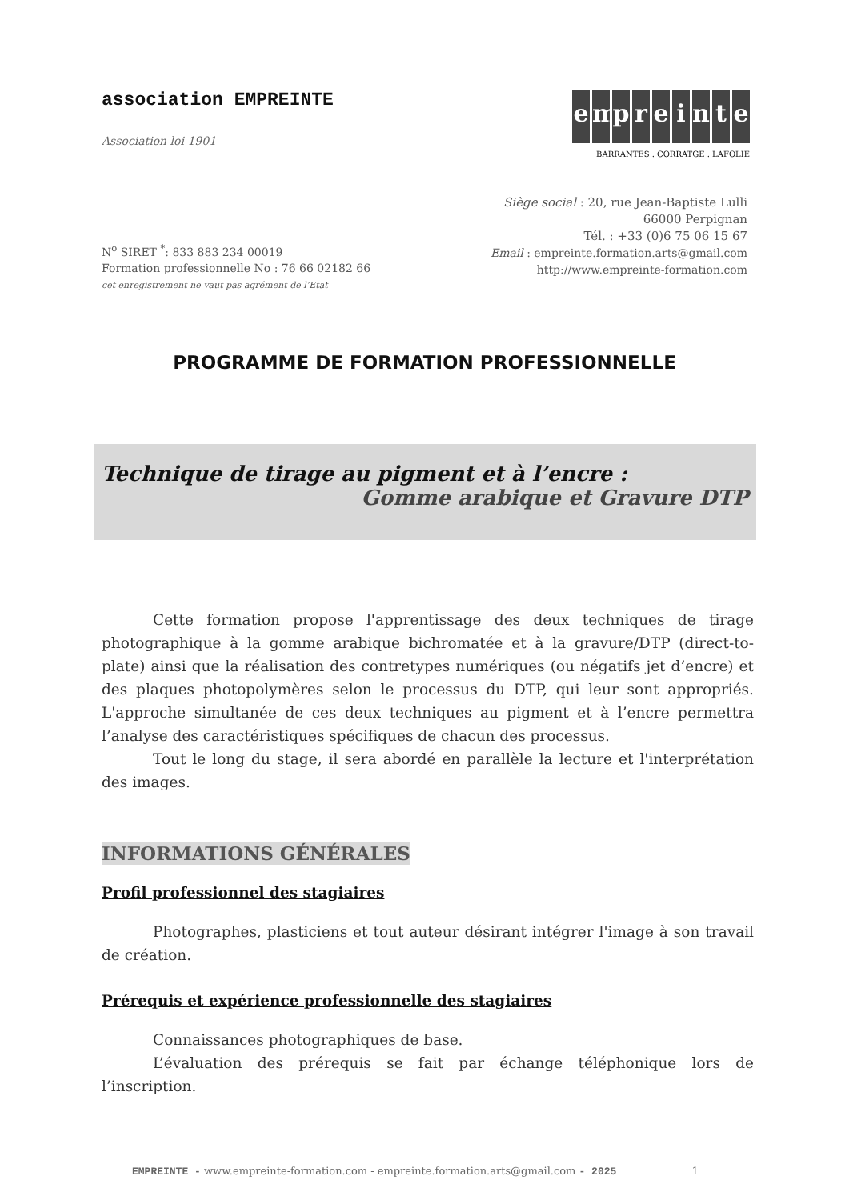association EMPREINTE
Association loi 1901
empreinte
BARRANTES . CORRATGE . LAFOLIE
Siège social : 20, rue Jean-Baptiste Lulli
66000 Perpignan
Tél. : +33 (0)6 75 06 15 67
Email : empreinte.formation.arts@gmail.com
http://www.empreinte-formation.com
N<sup>o</sup> SIRET <sup>*</sup>: 833 883 234 00019
Formation professionnelle No : 76 66 02182 66
cet enregistrement ne vaut pas agrément de l’Etat
PROGRAMME DE FORMATION PROFESSIONNELLE
Technique de tirage au pigment et à l’encre :
Gomme arabique et Gravure DTP
Cette formation propose l'apprentissage des deux techniques de tirage photographique à la gomme arabique bichromatée et à la gravure/DTP (direct-to-plate) ainsi que la réalisation des contretypes numériques (ou négatifs jet d’encre) et des plaques photopolymères selon le processus du DTP, qui leur sont appropriés. L'approche simultanée de ces deux techniques au pigment et à l’encre permettra l’analyse des caractéristiques spécifiques de chacun des processus.
Tout le long du stage, il sera abordé en parallèle la lecture et l'interprétation des images.
INFORMATIONS GÉNÉRALES
Profil professionnel des stagiaires
Photographes, plasticiens et tout auteur désirant intégrer l'image à son travail de création.
Prérequis et expérience professionnelle des stagiaires
Connaissances photographiques de base.
L’évaluation des prérequis se fait par échange téléphonique lors de l’inscription.
EMPREINTE - www.empreinte-formation.com - empreinte.formation.arts@gmail.com - 2025 1